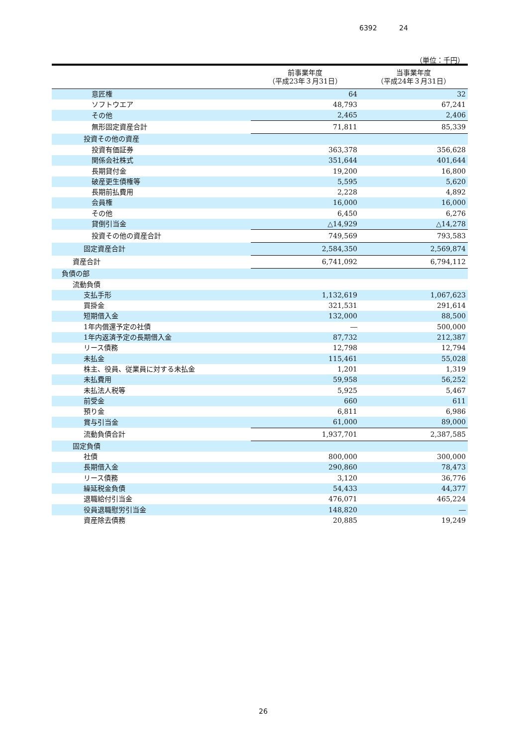6392 24
（単位：千円）
| | 前事業年度 （平成23年３月31日） | 当事業年度 （平成24年３月31日） |
| --- | --- | --- |
| 意匠権 | 64 | 32 |
| ソフトウエア | 48,793 | 67,241 |
| その他 | 2,465 | 2,406 |
| 無形固定資産合計 | 71,811 | 85,339 |
| 投資その他の資産 | | |
| 投資有価証券 | 363,378 | 356,628 |
| 関係会社株式 | 351,644 | 401,644 |
| 長期貸付金 | 19,200 | 16,800 |
| 破産更生債権等 | 5,595 | 5,620 |
| 長期前払費用 | 2,228 | 4,892 |
| 会員権 | 16,000 | 16,000 |
| その他 | 6,450 | 6,276 |
| 貸倒引当金 | △14,929 | △14,278 |
| 投資その他の資産合計 | 749,569 | 793,583 |
| 固定資産合計 | 2,584,350 | 2,569,874 |
| 資産合計 | 6,741,092 | 6,794,112 |
| 負債の部 | | |
| 流動負債 | | |
| 支払手形 | 1,132,619 | 1,067,623 |
| 買掛金 | 321,531 | 291,614 |
| 短期借入金 | 132,000 | 88,500 |
| 1年内償還予定の社債 | ― | 500,000 |
| 1年内返済予定の長期借入金 | 87,732 | 212,387 |
| リース債務 | 12,798 | 12,794 |
| 未払金 | 115,461 | 55,028 |
| 株主、役員、従業員に対する未払金 | 1,201 | 1,319 |
| 未払費用 | 59,958 | 56,252 |
| 未払法人税等 | 5,925 | 5,467 |
| 前受金 | 660 | 611 |
| 預り金 | 6,811 | 6,986 |
| 賞与引当金 | 61,000 | 89,000 |
| 流動負債合計 | 1,937,701 | 2,387,585 |
| 固定負債 | | |
| 社債 | 800,000 | 300,000 |
| 長期借入金 | 290,860 | 78,473 |
| リース債務 | 3,120 | 36,776 |
| 繰延税金負債 | 54,433 | 44,377 |
| 退職給付引当金 | 476,071 | 465,224 |
| 役員退職慰労引当金 | 148,820 | ― |
| 資産除去債務 | 20,885 | 19,249 |
26